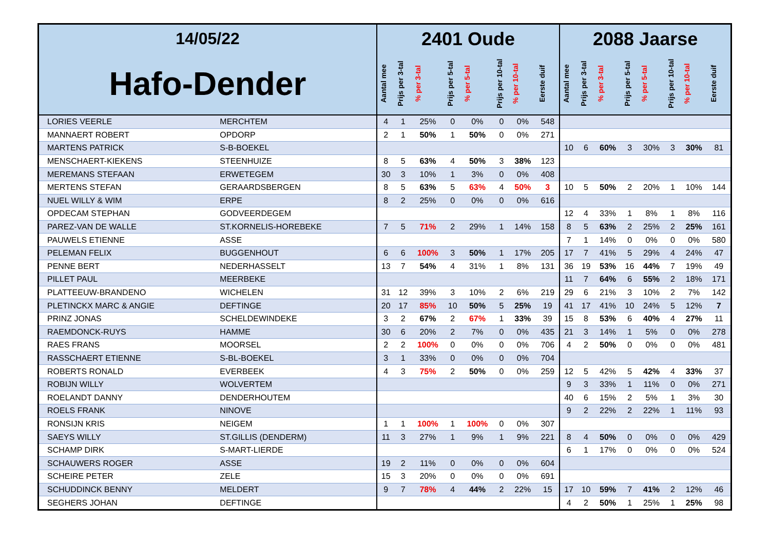| 14/05/22 | | 2401 Oude | | | | | | | | 2088 Jaarse | | | | | | | |
| --- | --- | --- | --- | --- | --- | --- | --- | --- | --- | --- | --- | --- | --- | --- | --- | --- | --- |
| Hafo-Dender | | Aantal mee | Prijs per 3-tal | % per 3-tal | Prijs per 5-tal | % per 5-tal | Prijs per 10-tal | % per 10-tal | Eerste duif | Aantal mee | Prijs per 3-tal | % per 3-tal | Prijs per 5-tal | % per 5-tal | Prijs per 10-tal | % per 10-tal | Eerste duif |
| LORIES VEERLE | MERCHTEM | 4 | 1 | 25% | 0 | 0% | 0 | 0% | 548 | | | | | | | | |
| MANNAERT ROBERT | OPDORP | 2 | 1 | 50% | 1 | 50% | 0 | 0% | 271 | | | | | | | | |
| MARTENS PATRICK | S-B-BOEKEL | | | | | | | | | 10 | 6 | 60% | 3 | 30% | 3 | 30% | 81 |
| MENSCHAERT-KIEKENS | STEENHUIZE | 8 | 5 | 63% | 4 | 50% | 3 | 38% | 123 | | | | | | | | |
| MEREMANS STEFAAN | ERWETEGEM | 30 | 3 | 10% | 1 | 3% | 0 | 0% | 408 | | | | | | | | |
| MERTENS STEFAN | GERAARDSBERGEN | 8 | 5 | 63% | 5 | 63% | 4 | 50% | 3 | 10 | 5 | 50% | 2 | 20% | 1 | 10% | 144 |
| NUEL WILLY & WIM | ERPE | 8 | 2 | 25% | 0 | 0% | 0 | 0% | 616 | | | | | | | | |
| OPDECAM STEPHAN | GODVEERDEGEM | | | | | | | | | 12 | 4 | 33% | 1 | 8% | 1 | 8% | 116 |
| PAREZ-VAN DE WALLE | ST.KORNELIS-HOREBEKE | 7 | 5 | 71% | 2 | 29% | 1 | 14% | 158 | 8 | 5 | 63% | 2 | 25% | 2 | 25% | 161 |
| PAUWELS ETIENNE | ASSE | | | | | | | | | 7 | 1 | 14% | 0 | 0% | 0 | 0% | 580 |
| PELEMAN FELIX | BUGGENHOUT | 6 | 6 | 100% | 3 | 50% | 1 | 17% | 205 | 17 | 7 | 41% | 5 | 29% | 4 | 24% | 47 |
| PENNE BERT | NEDERHASSELT | 13 | 7 | 54% | 4 | 31% | 1 | 8% | 131 | 36 | 19 | 53% | 16 | 44% | 7 | 19% | 49 |
| PILLET PAUL | MEERBEKE | | | | | | | | | 11 | 7 | 64% | 6 | 55% | 2 | 18% | 171 |
| PLATTEEUW-BRANDENO | WICHELEN | 31 | 12 | 39% | 3 | 10% | 2 | 6% | 219 | 29 | 6 | 21% | 3 | 10% | 2 | 7% | 142 |
| PLETINCKX MARC & ANGIE | DEFTINGE | 20 | 17 | 85% | 10 | 50% | 5 | 25% | 19 | 41 | 17 | 41% | 10 | 24% | 5 | 12% | 7 |
| PRINZ JONAS | SCHELDEWINDEKE | 3 | 2 | 67% | 2 | 67% | 1 | 33% | 39 | 15 | 8 | 53% | 6 | 40% | 4 | 27% | 11 |
| RAEMDONCK-RUYS | HAMME | 30 | 6 | 20% | 2 | 7% | 0 | 0% | 435 | 21 | 3 | 14% | 1 | 5% | 0 | 0% | 278 |
| RAES FRANS | MOORSEL | 2 | 2 | 100% | 0 | 0% | 0 | 0% | 706 | 4 | 2 | 50% | 0 | 0% | 0 | 0% | 481 |
| RASSCHAERT ETIENNE | S-BL-BOEKEL | 3 | 1 | 33% | 0 | 0% | 0 | 0% | 704 | | | | | | | | |
| ROBERTS RONALD | EVERBEEK | 4 | 3 | 75% | 2 | 50% | 0 | 0% | 259 | 12 | 5 | 42% | 5 | 42% | 4 | 33% | 37 |
| ROBIJN WILLY | WOLVERTEM | | | | | | | | | 9 | 3 | 33% | 1 | 11% | 0 | 0% | 271 |
| ROELANDT DANNY | DENDERHOUTEM | | | | | | | | | 40 | 6 | 15% | 2 | 5% | 1 | 3% | 30 |
| ROELS FRANK | NINOVE | | | | | | | | | 9 | 2 | 22% | 2 | 22% | 1 | 11% | 93 |
| RONSIJN KRIS | NEIGEM | 1 | 1 | 100% | 1 | 100% | 0 | 0% | 307 | | | | | | | | |
| SAEYS WILLY | ST.GILLIS (DENDERM) | 11 | 3 | 27% | 1 | 9% | 1 | 9% | 221 | 8 | 4 | 50% | 0 | 0% | 0 | 0% | 429 |
| SCHAMP DIRK | S-MART-LIERDE | | | | | | | | | 6 | 1 | 17% | 0 | 0% | 0 | 0% | 524 |
| SCHAUWERS ROGER | ASSE | 19 | 2 | 11% | 0 | 0% | 0 | 0% | 604 | | | | | | | | |
| SCHEIRE PETER | ZELE | 15 | 3 | 20% | 0 | 0% | 0 | 0% | 691 | | | | | | | | |
| SCHUDDINCK BENNY | MELDERT | 9 | 7 | 78% | 4 | 44% | 2 | 22% | 15 | 17 | 10 | 59% | 7 | 41% | 2 | 12% | 46 |
| SEGHERS JOHAN | DEFTINGE | | | | | | | | | 4 | 2 | 50% | 1 | 25% | 1 | 25% | 98 |